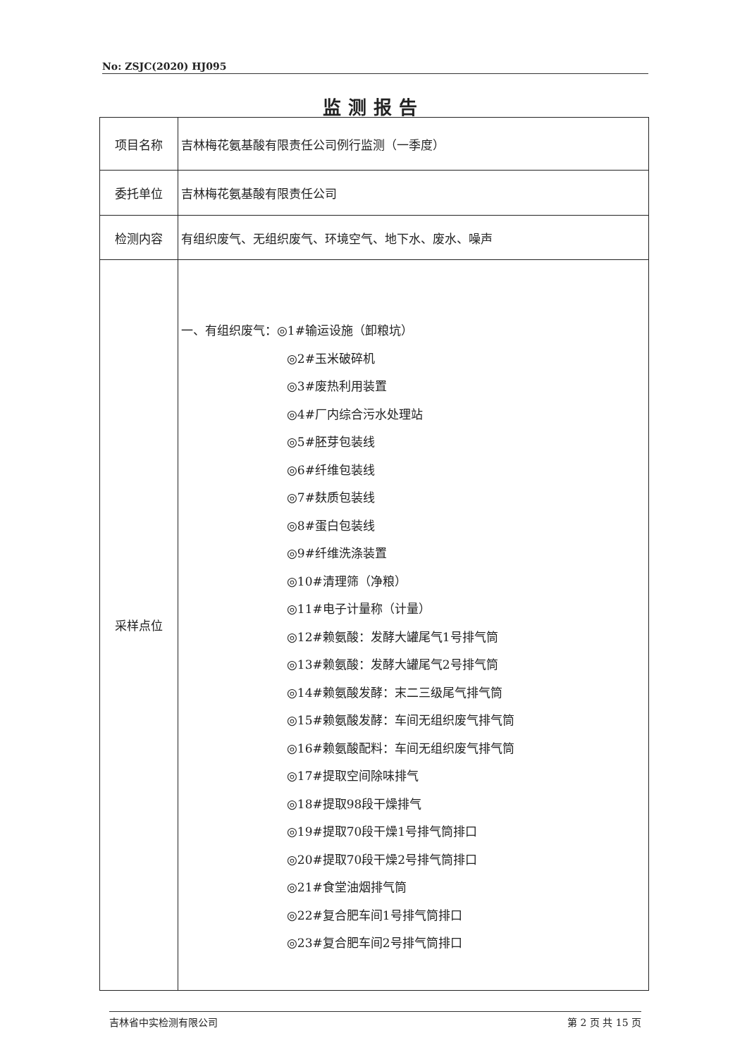No: ZSJC(2020) HJ095
监测报告
| 项目名称 | 吉林梅花氨基酸有限责任公司例行监测（一季度） |
| 委托单位 | 吉林梅花氨基酸有限责任公司 |
| 检测内容 | 有组织废气、无组织废气、环境空气、地下水、废水、噪声 |
| 采样点位 | 一、有组织废气：◎1#输运设施（卸粮坑） ◎2#玉米破碎机 ◎3#废热利用装置 ◎4#厂内综合污水处理站 ◎5#胚芽包装线 ◎6#纤维包装线 ◎7#麸质包装线 ◎8#蛋白包装线 ◎9#纤维洗涤装置 ◎10#清理筛（净粮） ◎11#电子计量称（计量） ◎12#赖氨酸：发酵大罐尾气1号排气筒 ◎13#赖氨酸：发酵大罐尾气2号排气筒 ◎14#赖氨酸发酵：末二三级尾气排气筒 ◎15#赖氨酸发酵：车间无组织废气排气筒 ◎16#赖氨酸配料：车间无组织废气排气筒 ◎17#提取空间除味排气 ◎18#提取98段干燥排气 ◎19#提取70段干燥1号排气筒排口 ◎20#提取70段干燥2号排气筒排口 ◎21#食堂油烟排气筒 ◎22#复合肥车间1号排气筒排口 ◎23#复合肥车间2号排气筒排口 |
吉林省中实检测有限公司 第 2 页 共 15 页